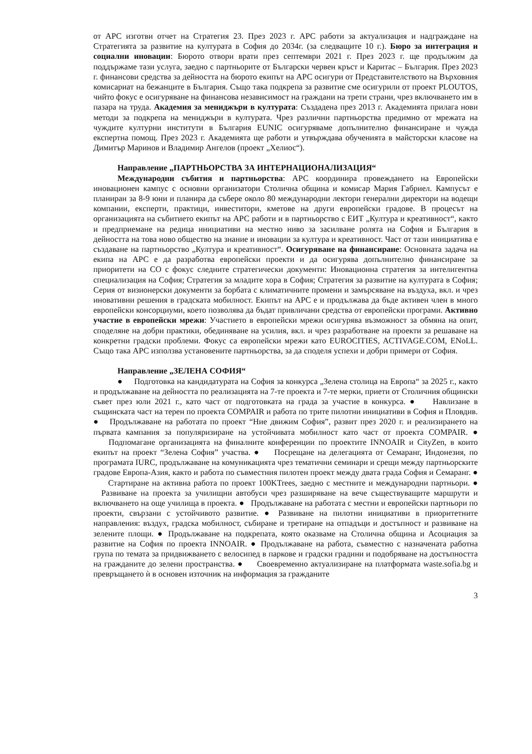от АРС изготви отчет на Стратегия 23. През 2023 г. АРС работи за актуализация и надграждане на Стратегията за развитие на културата в София до 2034г. (за следващите 10 г.). Бюро за интеграция и социални иновации: Бюрото отвори врати през септември 2021 г. През 2023 г. ще продължим да поддържаме тази услуга, заедно с партньорите от Български червен кръст и Каритас – България. През 2023 г. финансови средства за дейността на бюрото екипът на АРС осигури от Представителството на Върховния комисариат на бежанците в България. Също така подкрепа за развитие сме осигурили от проект PLOUTOS, чийто фокус е осигуряване на финансова независимост на граждани на трети страни, чрез включването им в пазара на труда. Академия за мениджъри в културата: Създадена през 2013 г. Академията прилага нови методи за подкрепа на мениджъри в културата. Чрез различни партньорства предимно от мрежата на чуждите културни институти в България EUNIC осигуряваме допълнително финансиране и чужда експертна помощ. През 2023 г. Академията ще работи и утвърждава обученията в майсторски класове на Димитър Маринов и Владимир Ангелов (проект „Хелиос“).
Направление „ПАРТНЬОРСТВА ЗА ИНТЕРНАЦИОНАЛИЗАЦИЯ“
Международни събития и партньорства: АРС координира провеждането на Европейски иновационен кампус с основни организатори Столична община и комисар Мария Габриел. Кампусът е планиран за 8-9 юни и планира да събере около 80 международни лектори генерални директори на водещи компании, експерти, практици, инвеститори, кметове на други европейски градове. В процесът на организацията на събитието екипът на АРС работи и в партньорство с ЕИТ „Култура и креативност“, както и предприемане на редица инициативи на местно ниво за засилване ролята на София и България в дейността на това ново общество на знание и иновации за култура и креативност. Част от тази инициатива е създаване на партньорство „Култура и креативност“. Осигуряване на финансиране: Основната задача на екипа на АРС е да разработва европейски проекти и да осигурява допълнително финансиране за приоритети на СО с фокус следните стратегически документи: Иновационна стратегия за интелигентна специализация на София; Стратегия за младите хора в София; Стратегия за развитие на културата в София; Серия от визионерски документи за борбата с климатичните промени и замърсяване на въздуха, вкл. и чрез иновативни решения в градската мобилност. Екипът на АРС е и продължава да бъде активен член в много европейски консорциуми, което позволява да бъдат привличани средства от европейски програми. Активно участие в европейски мрежи: Участието в европейски мрежи осигурява възможност за обмяна на опит, споделяне на добри практики, обединяване на усилия, вкл. и чрез разработване на проекти за решаване на конкретни градски проблеми. Фокус са европейски мрежи като EUROCITIES, ACTIVAGE.COM, ENoLL. Също така АРС използва установените партньорства, за да споделя успехи и добри примери от София.
Направление „ЗЕЛЕНА СОФИЯ“
● Подготовка на кандидатурата на София за конкурса „Зелена столица на Европа“ за 2025 г., както и продължаване на дейността по реализацията на 7-те проекта и 7-те мерки, приети от Столичния общински съвет през юли 2021 г., като част от подготовката на града за участие в конкурса. ● Навлизане в същинската част на терен по проекта COMPAIR и работа по трите пилотни инициативи в София и Пловдив. ● Продължаване на работата по проект “Ние движим София”, развит през 2020 г. и реализирането на първата кампания за популяризиране на устойчивата мобилност като част от проекта COMPAIR. ● Подпомагане организацията на финалните конференции по проектите INNOAIR и CityZen, в които екипът на проект “Зелена София” участва. ● Посрещане на делегацията от Семаранг, Индонезия, по програмата IURC, продължаване на комуникацията чрез тематични семинари и срещи между партньорските градове Европа-Азия, както и работа по съвместния пилотен проект между двата града София и Семаранг. ● Стартиране на активна работа по проект 100KTrees, заедно с местните и международни партньори. ● Развиване на проекта за училищни автобуси чрез разширяване на вече съществуващите маршрути и включването на още училища в проекта. ● Продължаване на работата с местни и европейски партньори по проекти, свързани с устойчивото развитие. ● Развиване на пилотни инициативи в приоритетните направления: въздух, градска мобилност, събиране и третиране на отпадъци и достъпност и развиване на зелените площи. ● Продължаване на подкрепата, която оказваме на Столична община и Асоциация за развитие на София по проекта INNOAIR. ● Продължаване на работа, съвместно с назначената работна група по темата за придвижването с велосипед в паркове и градски градини и подобряване на достъпността на гражданите до зелени пространства. ● Своевременно актуализиране на платформата waste.sofia.bg и превръщането ѝ в основен източник на информация за гражданите
3